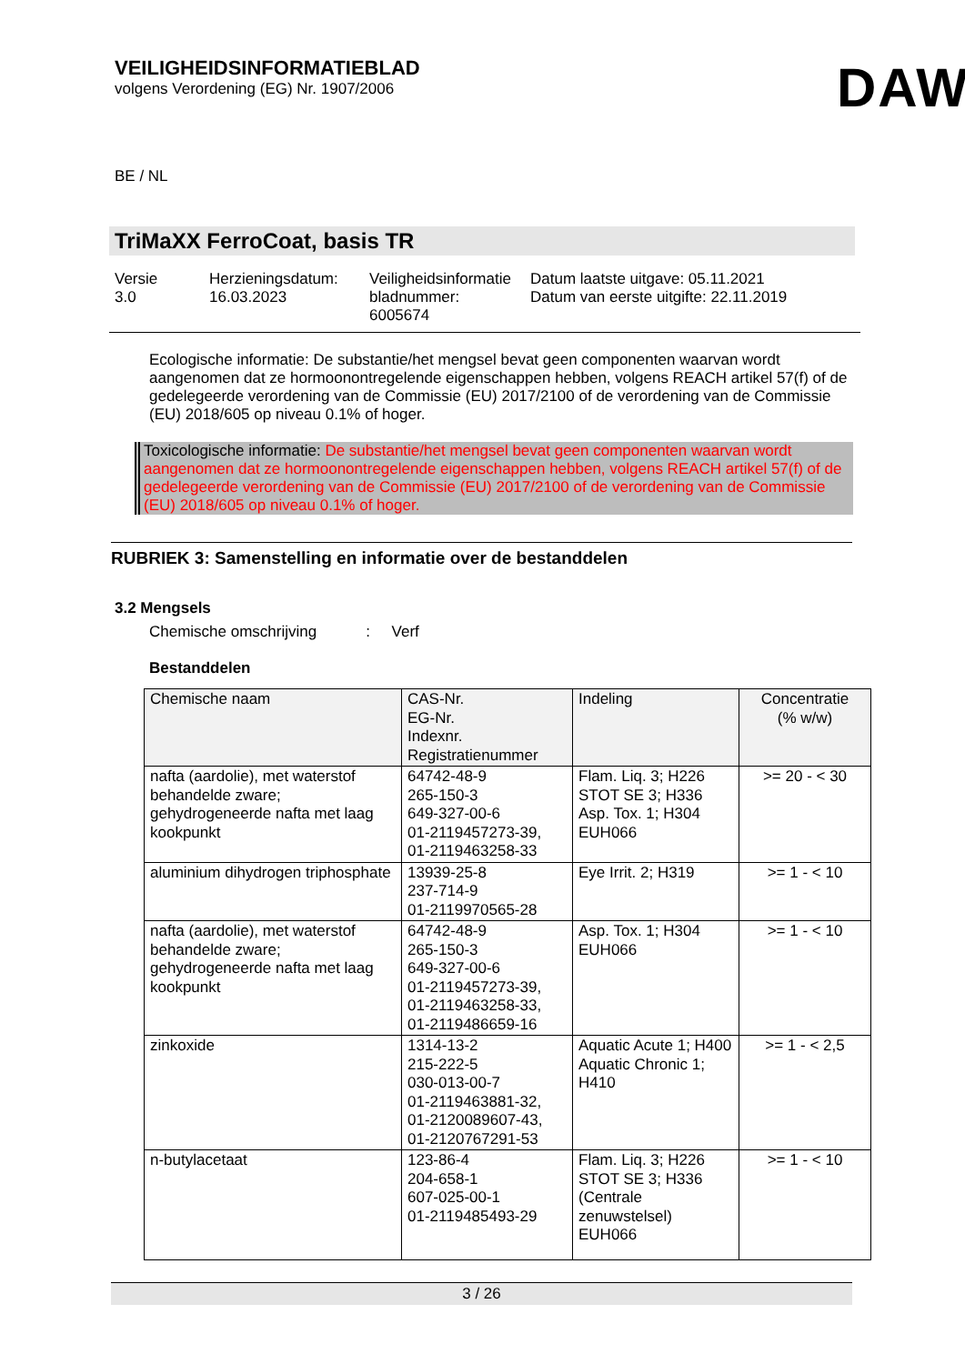VEILIGHEIDSINFORMATIEBLAD
volgens Verordening (EG) Nr. 1907/2006
DAW
BE / NL
TriMaXX FerroCoat, basis TR
Versie
3.0
Herzieningsdatum:
16.03.2023
Veiligheidsinformatie bladnummer:
6005674
Datum laatste uitgave: 05.11.2021
Datum van eerste uitgifte: 22.11.2019
Ecologische informatie: De substantie/het mengsel bevat geen componenten waarvan wordt aangenomen dat ze hormoonontregelende eigenschappen hebben, volgens REACH artikel 57(f) of de gedelegeerde verordening van de Commissie (EU) 2017/2100 of de verordening van de Commissie (EU) 2018/605 op niveau 0.1% of hoger.
Toxicologische informatie: De substantie/het mengsel bevat geen componenten waarvan wordt aangenomen dat ze hormoonontregelende eigenschappen hebben, volgens REACH artikel 57(f) of de gedelegeerde verordening van de Commissie (EU) 2017/2100 of de verordening van de Commissie (EU) 2018/605 op niveau 0.1% of hoger.
RUBRIEK 3: Samenstelling en informatie over de bestanddelen
3.2 Mengsels
Chemische omschrijving : Verf
Bestanddelen
| Chemische naam | CAS-Nr. EG-Nr. Indexnr. Registratienummer | Indeling | Concentratie (% w/w) |
| --- | --- | --- | --- |
| nafta (aardolie), met waterstof behandelde zware; gehydrogeneerde nafta met laag kookpunkt | 64742-48-9 265-150-3 649-327-00-6 01-2119457273-39, 01-2119463258-33 | Flam. Liq. 3; H226 STOT SE 3; H336 Asp. Tox. 1; H304 EUH066 | >= 20 - < 30 |
| aluminium dihydrogen triphosphate | 13939-25-8 237-714-9 01-2119970565-28 | Eye Irrit. 2; H319 | >= 1 - < 10 |
| nafta (aardolie), met waterstof behandelde zware; gehydrogeneerde nafta met laag kookpunkt | 64742-48-9 265-150-3 649-327-00-6 01-2119457273-39, 01-2119463258-33, 01-2119486659-16 | Asp. Tox. 1; H304 EUH066 | >= 1 - < 10 |
| zinkoxide | 1314-13-2 215-222-5 030-013-00-7 01-2119463881-32, 01-2120089607-43, 01-2120767291-53 | Aquatic Acute 1; H400 Aquatic Chronic 1; H410 | >= 1 - < 2,5 |
| n-butylacetaat | 123-86-4 204-658-1 607-025-00-1 01-2119485493-29 | Flam. Liq. 3; H226 STOT SE 3; H336 (Centrale zenuwstelsel) EUH066 | >= 1 - < 10 |
3 / 26